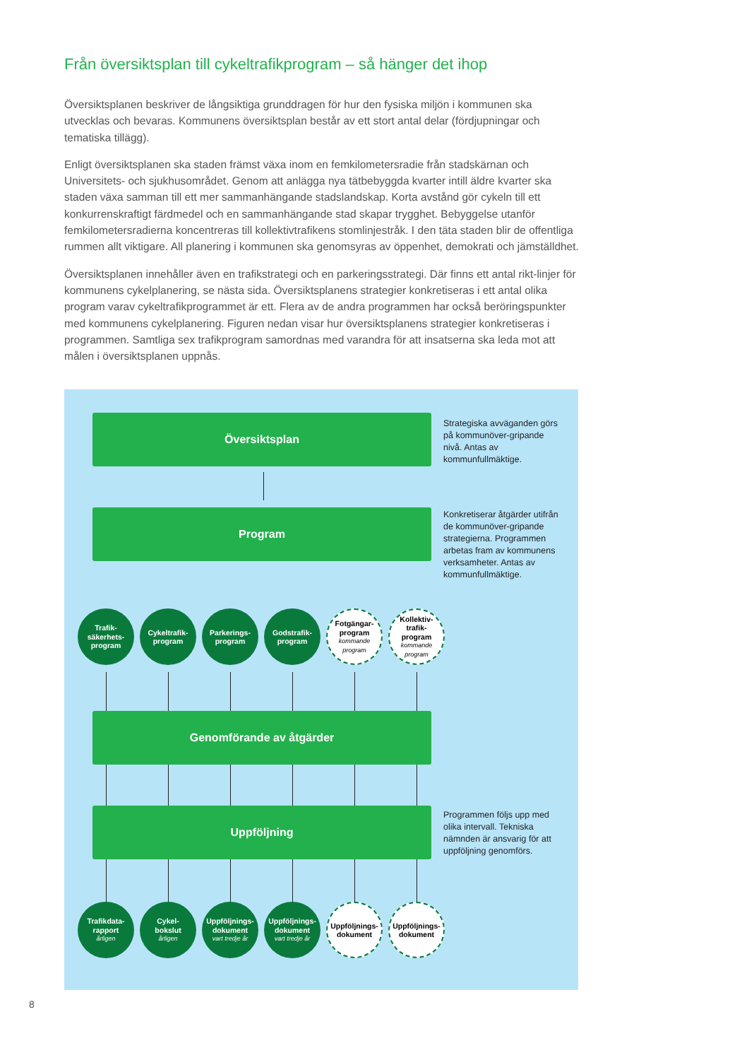Från översiktsplan till cykeltrafikprogram – så hänger det ihop
Översiktsplanen beskriver de långsiktiga grunddragen för hur den fysiska miljön i kommunen ska utvecklas och bevaras. Kommunens översiktsplan består av ett stort antal delar (fördjupningar och tematiska tillägg).
Enligt översiktsplanen ska staden främst växa inom en femkilometersradie från stadskärnan och Universitets- och sjukhusområdet. Genom att anlägga nya tätbebyggda kvarter intill äldre kvarter ska staden växa samman till ett mer sammanhängande stadslandskap. Korta avstånd gör cykeln till ett konkurrenskraftigt färdmedel och en sammanhängande stad skapar trygghet. Bebyggelse utanför femkilometersradierna koncentreras till kollektivtrafikens stomlinjestråk. I den täta staden blir de offentliga rummen allt viktigare. All planering i kommunen ska genomsyras av öppenhet, demokrati och jämställdhet.
Översiktsplanen innehåller även en trafikstrategi och en parkeringsstrategi. Där finns ett antal rikt-linjer för kommunens cykelplanering, se nästa sida. Översiktsplanens strategier konkretiseras i ett antal olika program varav cykeltrafikprogrammet är ett. Flera av de andra programmen har också beröringspunkter med kommunens cykelplanering. Figuren nedan visar hur översiktsplanens strategier konkretiseras i programmen. Samtliga sex trafikprogram samordnas med varandra för att insatserna ska leda mot att målen i översiktsplanen uppnås.
Översiktsplan
Strategiska avväganden görs på kommunöver-gripande nivå. Antas av kommunfullmäktige.
Program
Konkretiserar åtgärder utifrån de kommunöver-gripande strategierna. Programmen arbetas fram av kommunens verksamheter. Antas av kommunfullmäktige.
Trafik-
säkerhets-
program
Cykeltrafik-
program
Parkerings-
program
Godstrafik-
program
Fotgängar-
program
kommande
program
Kollektiv-
trafik-
program
kommande
program
Genomförande av åtgärder
Uppföljning
Programmen följs upp med olika intervall. Tekniska nämnden är ansvarig för att uppföljning genomförs.
Trafikdata-
rapport
årligen
Cykel-
bokslut
årligen
Uppföljnings-
dokument
vart tredje år
Uppföljnings-
dokument
vart tredje år
Uppföljnings-
dokument
Uppföljnings-
dokument
8